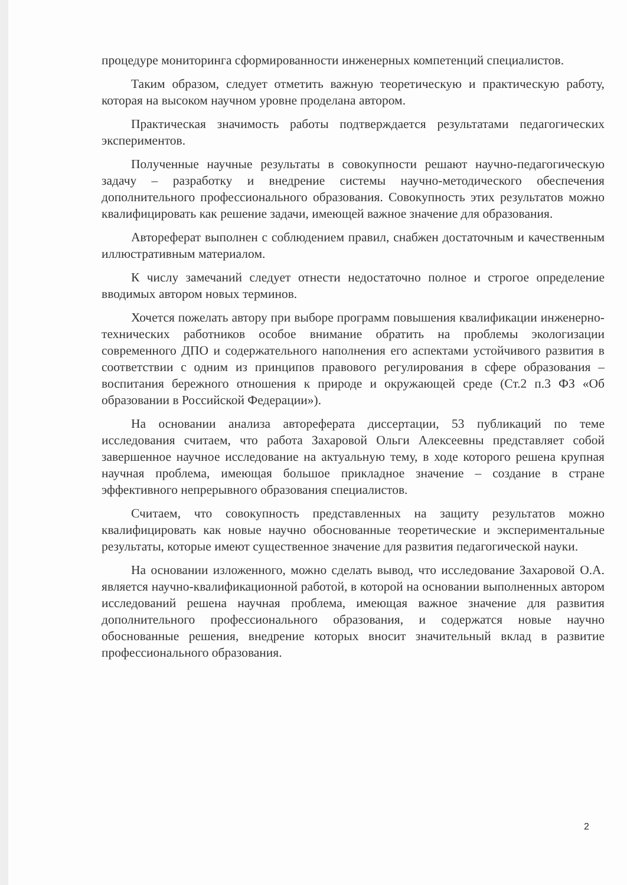процедуре мониторинга сформированности инженерных компетенций специалистов.
Таким образом, следует отметить важную теоретическую и практическую работу, которая на высоком научном уровне проделана автором.
Практическая значимость работы подтверждается результатами педагогических экспериментов.
Полученные научные результаты в совокупности решают научно-педагогическую задачу – разработку и внедрение системы научно-методического обеспечения дополнительного профессионального образования. Совокупность этих результатов можно квалифицировать как решение задачи, имеющей важное значение для образования.
Автореферат выполнен с соблюдением правил, снабжен достаточным и качественным иллюстративным материалом.
К числу замечаний следует отнести недостаточно полное и строгое определение вводимых автором новых терминов.
Хочется пожелать автору при выборе программ повышения квалификации инженерно-технических работников особое внимание обратить на проблемы экологизации современного ДПО и содержательного наполнения его аспектами устойчивого развития в соответствии с одним из принципов правового регулирования в сфере образования – воспитания бережного отношения к природе и окружающей среде (Ст.2 п.3 ФЗ «Об образовании в Российской Федерации»).
На основании анализа автореферата диссертации, 53 публикаций по теме исследования считаем, что работа Захаровой Ольги Алексеевны представляет собой завершенное научное исследование на актуальную тему, в ходе которого решена крупная научная проблема, имеющая большое прикладное значение – создание в стране эффективного непрерывного образования специалистов.
Считаем, что совокупность представленных на защиту результатов можно квалифицировать как новые научно обоснованные теоретические и экспериментальные результаты, которые имеют существенное значение для развития педагогической науки.
На основании изложенного, можно сделать вывод, что исследование Захаровой О.А. является научно-квалификационной работой, в которой на основании выполненных автором исследований решена научная проблема, имеющая важное значение для развития дополнительного профессионального образования, и содержатся новые научно обоснованные решения, внедрение которых вносит значительный вклад в развитие профессионального образования.
2